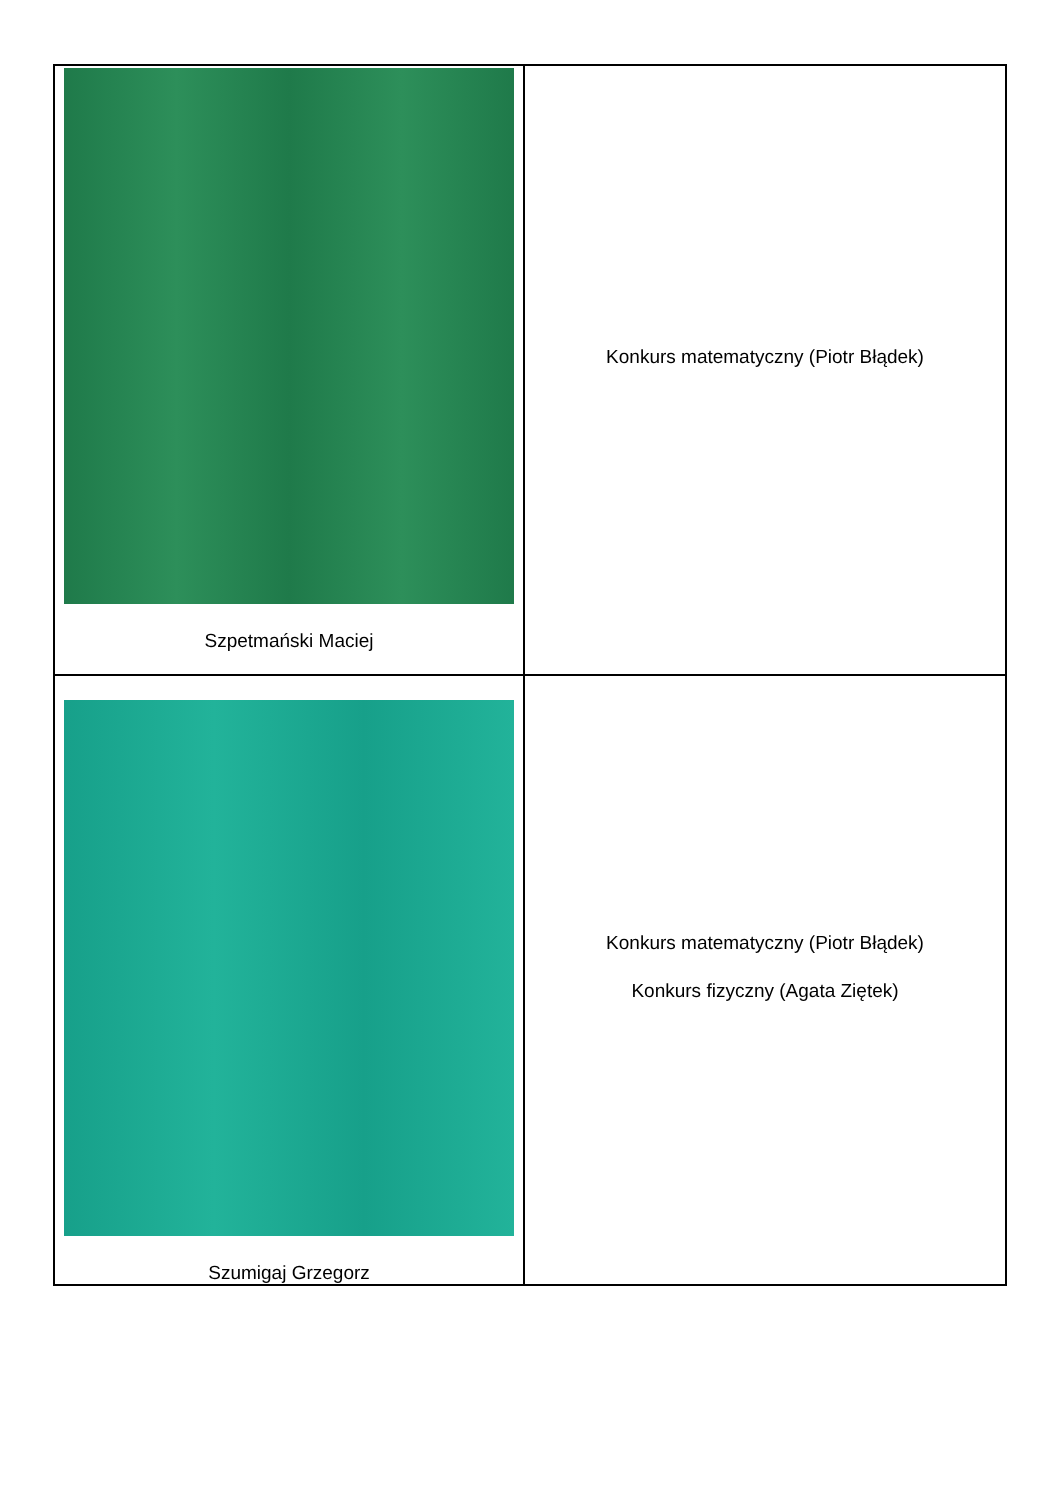| Szpetmański Maciej | Konkurs matematyczny (Piotr Błądek) |
| Szumigaj Grzegorz | Konkurs matematyczny (Piotr Błądek) Konkurs fizyczny (Agata Ziętek) |